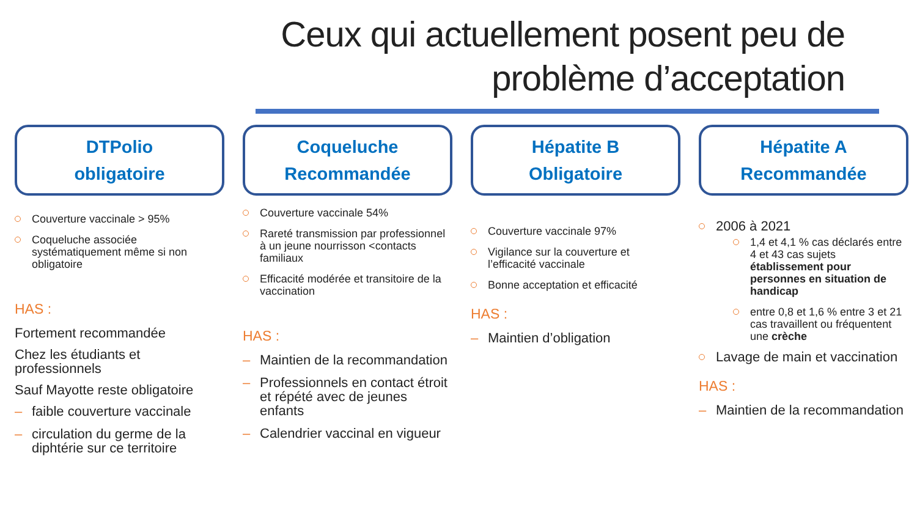Ceux qui actuellement posent peu de
problème d’acceptation
DTPolio
obligatoire
Couverture vaccinale > 95%
Coqueluche associée systématiquement même si non obligatoire
HAS :
Fortement recommandée
Chez les étudiants et professionnels
Sauf Mayotte reste obligatoire
– faible couverture vaccinale
– circulation du germe de la diphtérie sur ce territoire
Coqueluche
Recommandée
Couverture vaccinale 54%
Rareté transmission par professionnel à un jeune nourrisson <contacts familiaux
Efficacité modérée et transitoire de la vaccination
HAS :
– Maintien de la recommandation
– Professionnels en contact étroit et répété avec de jeunes enfants
– Calendrier vaccinal en vigueur
Hépatite B
Obligatoire
Couverture vaccinale 97%
Vigilance sur la couverture et l’efficacité vaccinale
Bonne acceptation et efficacité
HAS :
– Maintien d’obligation
Hépatite A
Recommandée
2006 à 2021
1,4 et 4,1 % cas déclarés entre 4 et 43 cas sujets établissement pour personnes en situation de handicap
entre 0,8 et 1,6 % entre 3 et 21 cas travaillent ou fréquentent une crèche
Lavage de main et vaccination
HAS :
– Maintien de la recommandation